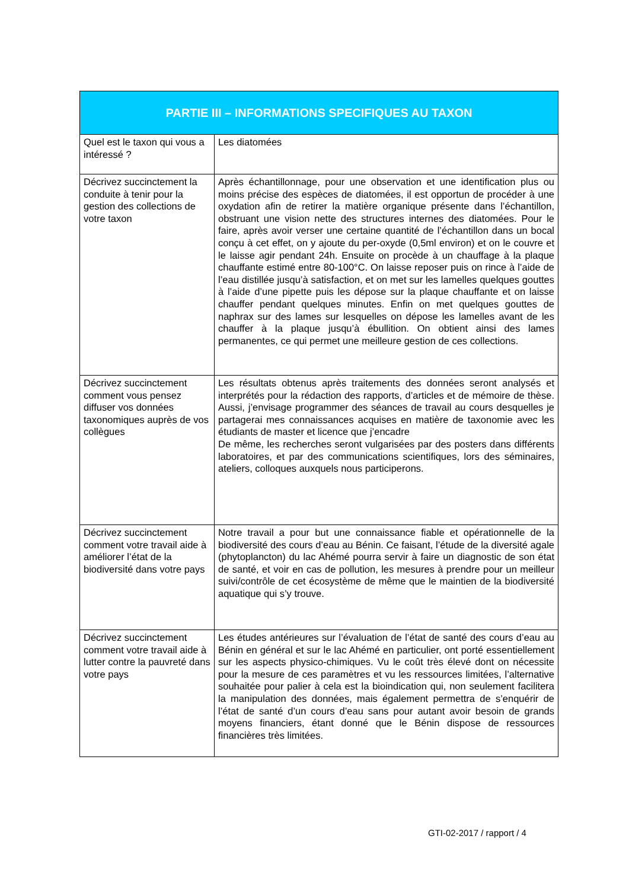| PARTIE III – INFORMATIONS SPECIFIQUES AU TAXON | |
| --- | --- |
| Quel est le taxon qui vous a intéressé ? | Les diatomées |
| Décrivez succinctement la conduite à tenir pour la gestion des collections de votre taxon | Après échantillonnage, pour une observation et une identification plus ou moins précise des espèces de diatomées, il est opportun de procéder à une oxydation afin de retirer la matière organique présente dans l’échantillon, obstruant une vision nette des structures internes des diatomées. Pour le faire, après avoir verser une certaine quantité de l’échantillon dans un bocal conçu à cet effet, on y ajoute du per-oxyde (0,5ml environ) et on le couvre et le laisse agir pendant 24h. Ensuite on procède à un chauffage à la plaque chauffante estimé entre 80-100°C. On laisse reposer puis on rince à l’aide de l’eau distillée jusqu’à satisfaction, et on met sur les lamelles quelques gouttes à l’aide d’une pipette puis les dépose sur la plaque chauffante et on laisse chauffer pendant quelques minutes. Enfin on met quelques gouttes de naphrax sur des lames sur lesquelles on dépose les lamelles avant de les chauffer à la plaque jusqu’à ébullition. On obtient ainsi des lames permanentes, ce qui permet une meilleure gestion de ces collections. |
| Décrivez succinctement comment vous pensez diffuser vos données taxonomiques auprès de vos collègues | Les résultats obtenus après traitements des données seront analysés et interprétés pour la rédaction des rapports, d’articles et de mémoire de thèse. Aussi, j’envisage programmer des séances de travail au cours desquelles je partagerai mes connaissances acquises en matière de taxonomie avec les étudiants de master et licence que j’encadre De même, les recherches seront vulgarisées par des posters dans différents laboratoires, et par des communications scientifiques, lors des séminaires, ateliers, colloques auxquels nous participerons. |
| Décrivez succinctement comment votre travail aide à améliorer l’état de la biodiversité dans votre pays | Notre travail a pour but une connaissance fiable et opérationnelle de la biodiversité des cours d’eau au Bénin. Ce faisant, l’étude de la diversité agale (phytoplancton) du lac Ahémé pourra servir à faire un diagnostic de son état de santé, et voir en cas de pollution, les mesures à prendre pour un meilleur suivi/contrôle de cet écosystème de même que le maintien de la biodiversité aquatique qui s’y trouve. |
| Décrivez succinctement comment votre travail aide à lutter contre la pauvreté dans votre pays | Les études antérieures sur l’évaluation de l’état de santé des cours d’eau au Bénin en général et sur le lac Ahémé en particulier, ont porté essentiellement sur les aspects physico-chimiques. Vu le coût très élevé dont on nécessite pour la mesure de ces paramètres et vu les ressources limitées, l’alternative souhaitée pour palier à cela est la bioindication qui, non seulement facilitera la manipulation des données, mais également permettra de s’enquérir de l’état de santé d’un cours d’eau sans pour autant avoir besoin de grands moyens financiers, étant donné que le Bénin dispose de ressources financières très limitées. |
GTI-02-2017 / rapport / 4